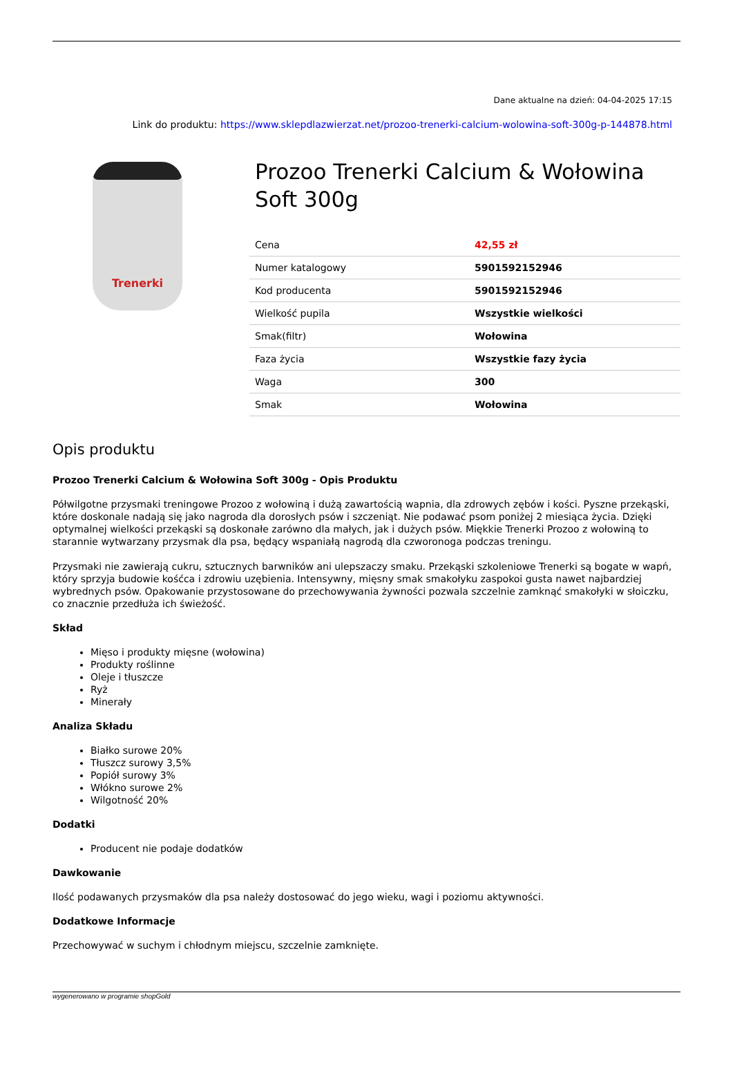Dane aktualne na dzień: 04-04-2025 17:15
Link do produktu: https://www.sklepdlazwierzat.net/prozoo-trenerki-calcium-wolowina-soft-300g-p-144878.html
Trenerki
Prozoo Trenerki Calcium & Wołowina Soft 300g
| Cena | 42,55 zł |
| Numer katalogowy | 5901592152946 |
| Kod producenta | 5901592152946 |
| Wielkość pupila | Wszystkie wielkości |
| Smak(filtr) | Wołowina |
| Faza życia | Wszystkie fazy życia |
| Waga | 300 |
| Smak | Wołowina |
Opis produktu
Prozoo Trenerki Calcium & Wołowina Soft 300g - Opis Produktu
Półwilgotne przysmaki treningowe Prozoo z wołowiną i dużą zawartością wapnia, dla zdrowych zębów i kości. Pyszne przekąski, które doskonale nadają się jako nagroda dla dorosłych psów i szczeniąt. Nie podawać psom poniżej 2 miesiąca życia. Dzięki optymalnej wielkości przekąski są doskonałe zarówno dla małych, jak i dużych psów. Miękkie Trenerki Prozoo z wołowiną to starannie wytwarzany przysmak dla psa, będący wspaniałą nagrodą dla czworonoga podczas treningu.
Przysmaki nie zawierają cukru, sztucznych barwników ani ulepszaczy smaku. Przekąski szkoleniowe Trenerki są bogate w wapń, który sprzyja budowie kośćca i zdrowiu uzębienia. Intensywny, mięsny smak smakołyku zaspokoi gusta nawet najbardziej wybrednych psów. Opakowanie przystosowane do przechowywania żywności pozwala szczelnie zamknąć smakołyki w słoiczku, co znacznie przedłuża ich świeżość.
Skład
Mięso i produkty mięsne (wołowina)
Produkty roślinne
Oleje i tłuszcze
Ryż
Minerały
Analiza Składu
Białko surowe 20%
Tłuszcz surowy 3,5%
Popiół surowy 3%
Włókno surowe 2%
Wilgotność 20%
Dodatki
Producent nie podaje dodatków
Dawkowanie
Ilość podawanych przysmaków dla psa należy dostosować do jego wieku, wagi i poziomu aktywności.
Dodatkowe Informacje
Przechowywać w suchym i chłodnym miejscu, szczelnie zamknięte.
wygenerowano w programie shopGold